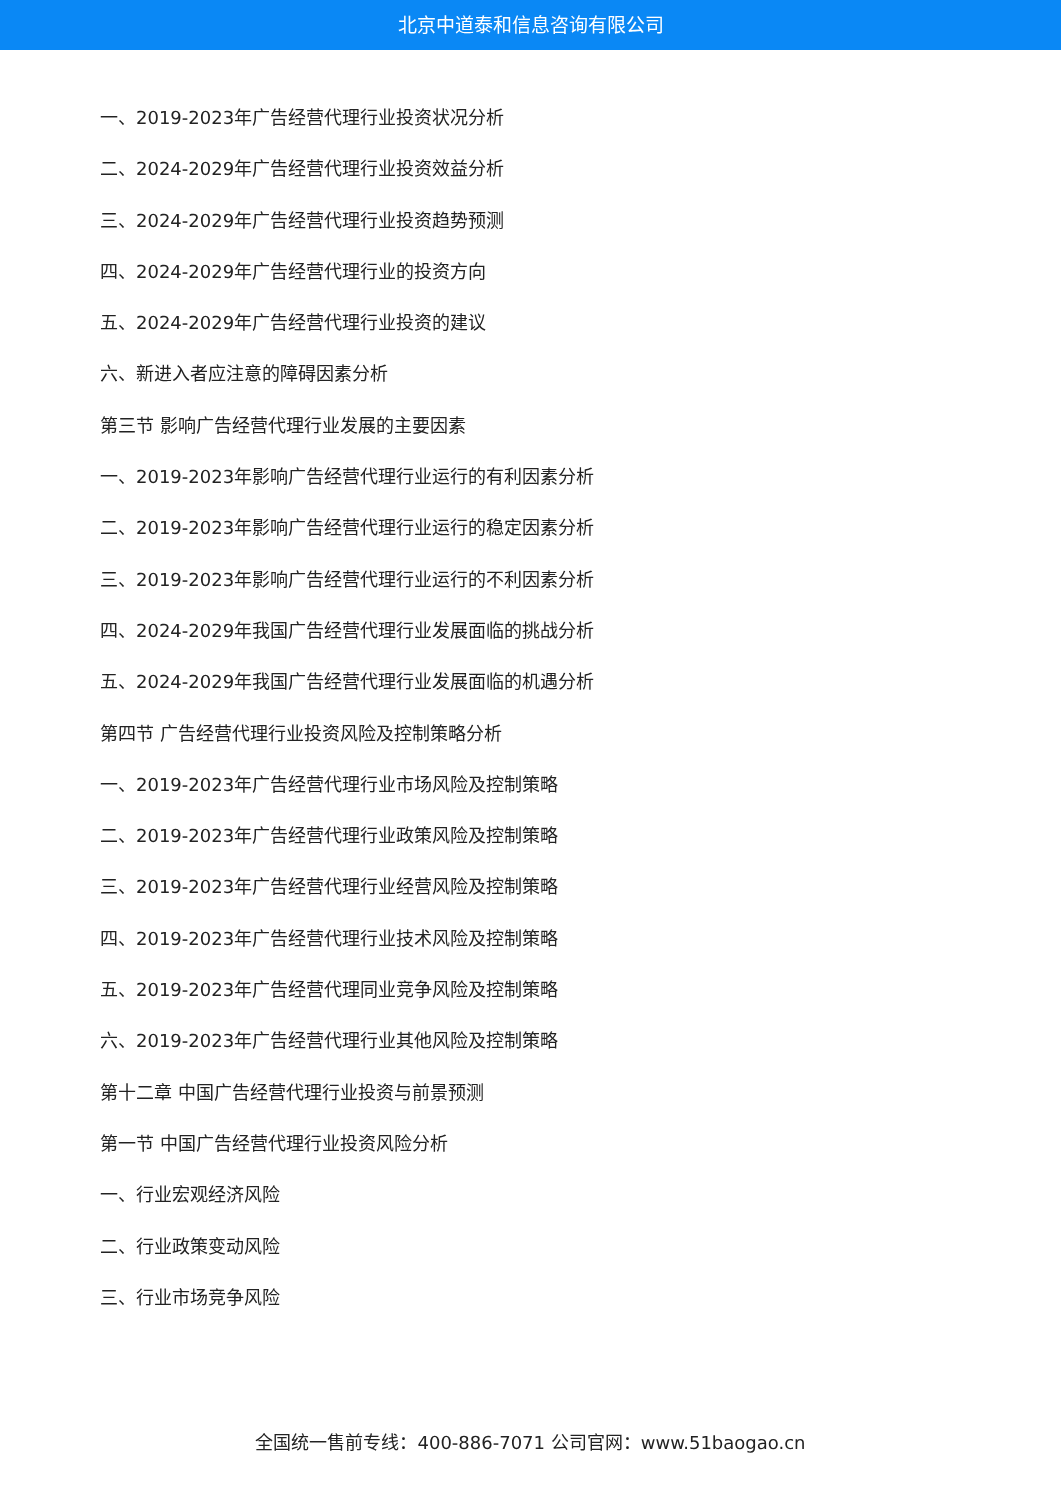北京中道泰和信息咨询有限公司
一、2019-2023年广告经营代理行业投资状况分析
二、2024-2029年广告经营代理行业投资效益分析
三、2024-2029年广告经营代理行业投资趋势预测
四、2024-2029年广告经营代理行业的投资方向
五、2024-2029年广告经营代理行业投资的建议
六、新进入者应注意的障碍因素分析
第三节 影响广告经营代理行业发展的主要因素
一、2019-2023年影响广告经营代理行业运行的有利因素分析
二、2019-2023年影响广告经营代理行业运行的稳定因素分析
三、2019-2023年影响广告经营代理行业运行的不利因素分析
四、2024-2029年我国广告经营代理行业发展面临的挑战分析
五、2024-2029年我国广告经营代理行业发展面临的机遇分析
第四节 广告经营代理行业投资风险及控制策略分析
一、2019-2023年广告经营代理行业市场风险及控制策略
二、2019-2023年广告经营代理行业政策风险及控制策略
三、2019-2023年广告经营代理行业经营风险及控制策略
四、2019-2023年广告经营代理行业技术风险及控制策略
五、2019-2023年广告经营代理同业竞争风险及控制策略
六、2019-2023年广告经营代理行业其他风险及控制策略
第十二章 中国广告经营代理行业投资与前景预测
第一节 中国广告经营代理行业投资风险分析
一、行业宏观经济风险
二、行业政策变动风险
三、行业市场竞争风险
全国统一售前专线：400-886-7071 公司官网：www.51baogao.cn